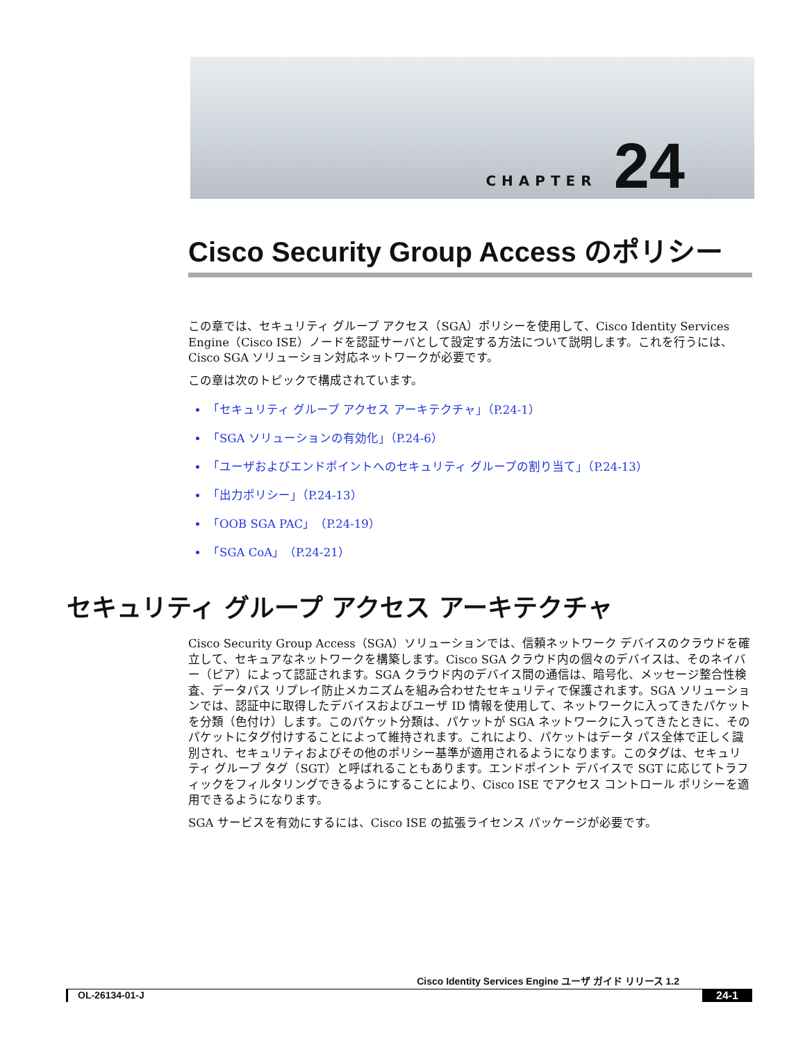CHAPTER 24
Cisco Security Group Access のポリシー
この章では、セキュリティ グループ アクセス（SGA）ポリシーを使用して、Cisco Identity Services Engine（Cisco ISE）ノードを認証サーバとして設定する方法について説明します。これを行うには、Cisco SGA ソリューション対応ネットワークが必要です。
この章は次のトピックで構成されています。
「セキュリティ グループ アクセス アーキテクチャ」（P.24-1）
「SGA ソリューションの有効化」（P.24-6）
「ユーザおよびエンドポイントへのセキュリティ グループの割り当て」（P.24-13）
「出力ポリシー」（P.24-13）
「OOB SGA PAC」（P.24-19）
「SGA CoA」（P.24-21）
セキュリティ グループ アクセス アーキテクチャ
Cisco Security Group Access（SGA）ソリューションでは、信頼ネットワーク デバイスのクラウドを確立して、セキュアなネットワークを構築します。Cisco SGA クラウド内の個々のデバイスは、そのネイバー（ピア）によって認証されます。SGA クラウド内のデバイス間の通信は、暗号化、メッセージ整合性検査、データパス リプレイ防止メカニズムを組み合わせたセキュリティで保護されます。SGA ソリューションでは、認証中に取得したデバイスおよびユーザ ID 情報を使用して、ネットワークに入ってきたパケットを分類（色付け）します。このパケット分類は、パケットが SGA ネットワークに入ってきたときに、そのパケットにタグ付けすることによって維持されます。これにより、パケットはデータ パス全体で正しく識別され、セキュリティおよびその他のポリシー基準が適用されるようになります。このタグは、セキュリティ グループ タグ（SGT）と呼ばれることもあります。エンドポイント デバイスで SGT に応じてトラフィックをフィルタリングできるようにすることにより、Cisco ISE でアクセス コントロール ポリシーを適用できるようになります。
SGA サービスを有効にするには、Cisco ISE の拡張ライセンス パッケージが必要です。
Cisco Identity Services Engine ユーザ ガイド リリース 1.2
OL-26134-01-J 24-1